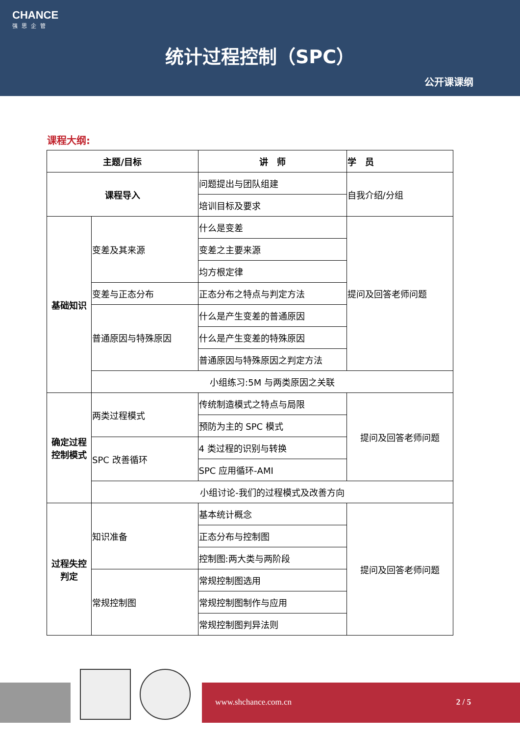CHANCE
强思企管
统计过程控制（SPC）
公开课课纲
课程大纲:
| 主题/目标 | | 讲 师 | 学 员 |
| --- | --- | --- | --- |
| 课程导入 | | 问题提出与团队组建 | 自我介绍/分组 |
| | | 培训目标及要求 | |
| 基础知识 | 变差及其来源 | 什么是变差 | 提问及回答老师问题 |
| | | 变差之主要来源 | |
| | | 均方根定律 | |
| | 变差与正态分布 | 正态分布之特点与判定方法 | |
| | 普通原因与特殊原因 | 什么是产生变差的普通原因 | |
| | | 什么是产生变差的特殊原因 | |
| | | 普通原因与特殊原因之判定方法 | |
| | 小组练习:5M 与两类原因之关联 | | |
| 确定过程控制模式 | 两类过程模式 | 传统制造模式之特点与局限 | 提问及回答老师问题 |
| | | 预防为主的 SPC 模式 | |
| | SPC 改善循环 | 4 类过程的识别与转换 | |
| | | SPC 应用循环-AMI | |
| | 小组讨论-我们的过程模式及改善方向 | | |
| 过程失控判定 | 知识准备 | 基本统计概念 | 提问及回答老师问题 |
| | | 正态分布与控制图 | |
| | | 控制图:两大类与两阶段 | |
| | 常规控制图 | 常规控制图选用 | |
| | | 常规控制图制作与应用 | |
| | | 常规控制图判异法则 | |
www.shchance.com.cn 2 / 5